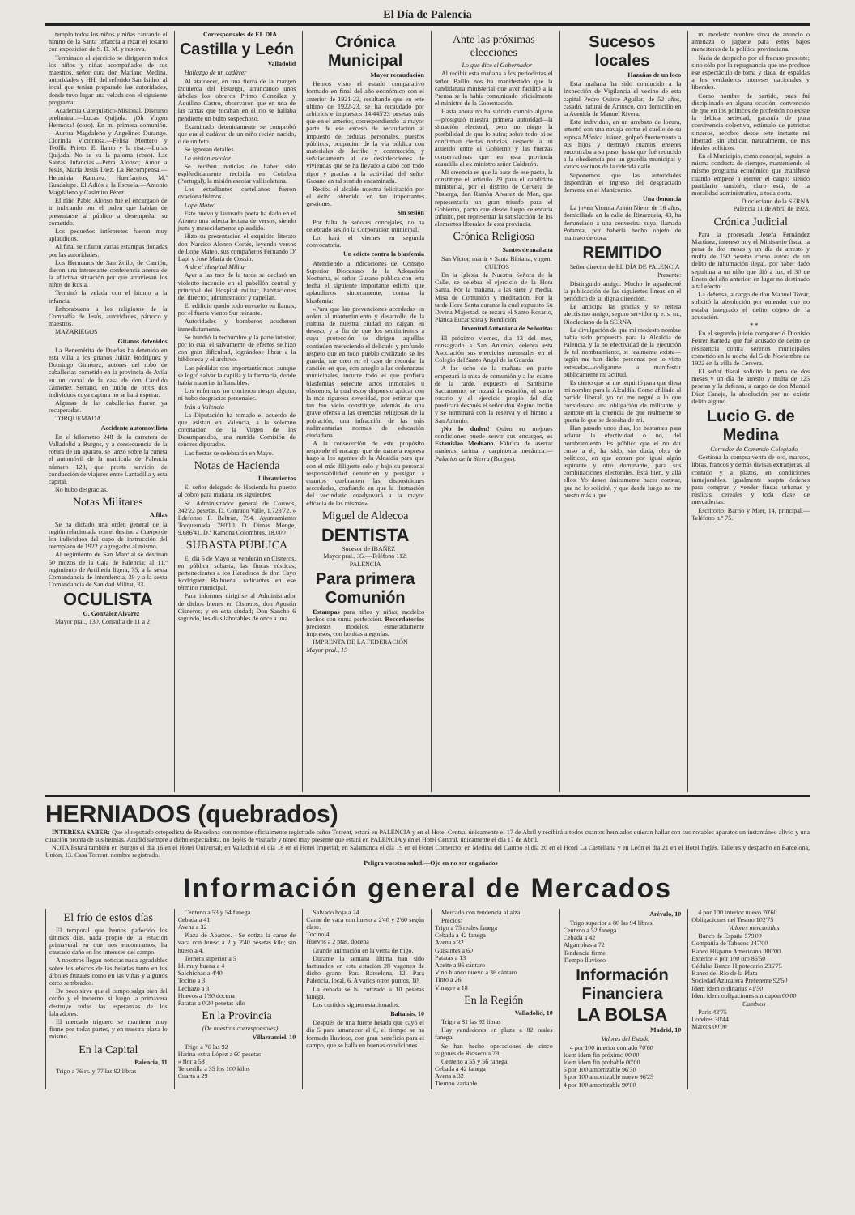El Día de Palencia
templo todos los niños y niñas cantando el himno de la Santa Infancia a rezar el rosario con exposición de S. D. M. y reserva.
Terminado el ejercicio se dirigieron todos los niños y niñas acompañados de sus maestros, señor cura don Mariano Medina, autoridades y HH. del referido San Isidro, al local que tenían preparado las autoridades, donde tuvo lugar una velada con el siguiente programa:
Academia Catequístico-Misional. Discurso preliminar.—Lucas Quijada. ¡Oh Virgen Hermosa! (coro). En mi primera comunión.—Aurora Magdaleno y Angelines Durango. Clorinda Victoriosa.—Felisa Montero y Teófila Prieto. El llanto y la risa.—Lucas Quijada. No se va la paloma (coro). Las Santas Infancias.—Petra Alonso; Amor a Jesús, María Jesús Diez. La Recompensa.—Herminia Ramírez. Huerfanitos, M.ª Guadalupe. El Adiós a la Escuela.—Antonio Magdaleno y Casimiro Pérez.
El niño Pablo Alonso fué el encargado de ir indicando por el orden que habían de presentarse al público a desempeñar su cometido.
Los pequeños intérpretes fueron muy aplaudidos.
Al final se rifaron varias estampas donadas por las autoridades.
Los Hermanos de San Zoilo, de Carrión, dieron una interesante conferencia acerca de la aflictiva situación por que atraviesan los niños de Rusia.
Terminó la velada con el himno a la infancia.
Enhorabuena a los religiosos de la Compañía de Jesús, autoridades, párroco y maestros.
MAZARIEGOS
Gitanos detenidos
La Benemérita de Dueñas ha detenido en esta villa a los gitanos Julián Rodríguez y Domingo Giménez, autores del robo de caballerías cometido en la provincia de Avila en un corral de la casa de don Cándido Giménez Serrano, en unión de otros dos individuos cuya captura no se hará esperar.
Algunas de las caballerías fueron ya recuperadas.
TORQUEMADA
Accidente automovilista
En el kilómetro 248 de la carretera de Valladolid a Burgos, y a consecuencia de la rotura de un aparato, se lanzó sobre la cuneta el automóvil de la matrícula de Palencia número 128, que presta servicio de conducción de viajeros entre Lantadilla y esta capital.
No hubo desgracias.
Notas Militares
A filas
Se ha dictado una orden general de la región relacionada con el destino a Cuerpo de los individuos del cupo de instrucción del reemplazo de 1922 y agregados al mismo.
Al regimiento de San Marcial se destinan 50 mozos de la Caja de Palencia; al 11.º regimiento de Artillería ligera, 75; a la sexta Comandancia de Intendencia, 39 y a la sexta Comandancia de Sanidad Militar, 33.
OCULISTA
G. González Alvarez
Mayor pral., 130. Consulta de 11 a 2
Corresponsales de EL DIA
Castilla y León
Valladolid
Hallazgo de un cadáver
Al atardecer, en una tierra de la margen izquierda del Pisuerga, arrancando unos árboles los obreros Primo González y Aquilino Castro, observaron que en una de las ramas que tocaban en el río se hallaba pendiente un bulto sospechoso.
Examinado detenidamente se comprobó que era el cadáver de un niño recién nacido, o de un feto.
Se ignoran detalles.
La misión escolar
Se reciben noticias de haber sido espléndidamente recibida en Coimbra (Portugal), la misión escolar vallisoletana.
Los estudiantes castellanos fueron ovacionadísimos.
Lope Mateo
Este nuevo y laureado poeta ha dado en el Ateneo una selecta lectura de versos, siendo justa y merecidamente aplaudido.
Hizo su presentación el exquisito literato don Narciso Alonso Cortés, leyendo versos de Lope Mateo, sus compañeros Fernando D' Lapi y José María de Cossío.
Arde el Hospital Militar
Ayer a las tres de la tarde se declaró un violento incendio en el pabellón central y principal del Hospital militar, habitaciones del director, administrador y capellán.
El edificio quedó todo envuelto en llamas, por el fuerte viento Sur reinante.
Autoridades y bomberos acudieron inmediatamente.
Se hundió la techumbre y la parte interior, por lo cual el salvamento de efectos se hizo con gran dificultad, lográndose librar a la biblioteca y el archivo.
Las pérdidas son importantísimas, aunque se logró salvar la capilla y la farmacia, donde había materias inflamables.
Los enfermos no corrieron riesgo alguno, ni hubo desgracias personales.
Irán a Valencia
La Diputación ha tomado el acuerdo de que asistan en Valencia, a la solemne coronación de la Virgen de los Desamparados, una nutrida Comisión de señores diputados.
Las fiestas se celebrarán en Mayo.
Notas de Hacienda
Libramientos
El señor delegado de Hacienda ha puesto al cobro para mañana los siguientes:
Sr. Administrador general de Correos, 342'22 pesetas. D. Conrado Valle, 1.723'72. » Ildefonso F. Beltrán, 794. Ayuntamiento Torquemada, 780'10. D. Dimas Monge, 9.686'41. D.ª Ramona Colombres, 18.000
SUBASTA PÚBLICA
El día 6 de Mayo se venderán en Cisneros, en pública subasta, las fincas rústicas, pertenecientes a los Herederos de don Cayo Rodríguez Balbuena, radicantes en ese término municipal.
Para informes dirigirse al Administrador de dichos bienes en Cisneros, don Agustín Cisneros; y en esta ciudad; Don Sancho 6 segundo, los días laborables de once a una.
Crónica Municipal
Mayor recaudación
Hemos visto el estado comparativo formado en final del año económico con el anterior de 1921-22, resultando que en este último de 1922-23, se ha recaudado por arbitrios e impuestos 14.445'23 pesetas más que en el anterior, correspondiendo la mayor parte de ese exceso de recaudación al impuesto de cédulas personales, puestos públicos, ocupación de la vía pública con materiales de derribo y contrucción, y señaladamente al de desinfecciones de viviendas que se ha llevado a cabo con todo rigor y gracias a la actividad del señor Gusano en tal sentido encaminada.
Reciba el alcalde nuestra felicitación por el éxito obtenido en tan importantes gestiones.
Sin sesión
Por falta de señores concejales, no ha celebrado sesión la Corporación municipal.
Lo hará el viernes en segunda convocatoria.
Un edicto contra la blasfemia
Atendiendo a indicaciones del Consejo Superior Diocesano de la Adoración Nocturna, el señor Gusano publica con esta fecha el siguiente importante edicto, que aplaudimos sinceramente, contra la blasfemia:
«Para que las prevenciones acordadas en orden al mantenimiento y desarrollo de la cultura de nuestra ciudad no caigan en desuso, y a fin de que los sentimientos a cuya protección se dirigen aquéllas continúen mereciendo el delicado y profundo respeto que en todo pueblo civilizado se les guarda, me creo en el caso de recordar la sanción en que, con arreglo a las ordenanzas municipales, incurre todo el que profiera blasfemias oejecute actos inmorales u obscenos, la cual estoy dispuesto aplicar con la más rigurosa severidad, por estimar que tan feo vicio constituye, además de una grave ofensa a las creencias religiosas de la población, una infracción de las más rudimentarias normas de educación ciudadana.
A la consecución de este propósito responde el encargo que de manera expresa hago a los agentes de la Alcaldía para que con el más diligente celo y bajo su personal responsabilidad denuncien y persigan a cuantos quebranten las disposiciones recordadas, confiando en que la ilustración del vecindario coadyuvará a la mayor eficacia de las mismas».
Miguel de Aldecoa
DENTISTA
Sucesor de IBAÑEZ
Mayor pral., 35.—Teléfono 112.
PALENCIA
Para primera Comunión
Estampas para niños y niñas; modelos hechos con suma perfección. Recordatorios preciosos modelos, esmeradamente impresos, con bonitas alegorías.
IMPRENTA DE LA FEDERACIÓN
Mayor pral., 15
Ante las próximas elecciones
Lo que dice el Gobernador
Al recibir esta mañana a los periodistas el señor Baillo nos ha manifestado que la candidatura ministerial que ayer facilitó a la Prensa se la había comunicado oficialmente el ministro de la Gobernación.
Hasta ahora no ha sufrido cambio alguno—prosiguió nuestra primera autoridad—la situación electoral, pero no niego la posibilidad de que lo sufra; sobre todo, si se confirman ciertas noticias, respecto a un acuerdo entre el Gobierno y las fuerzas conservadoras que en esta provincia acaudilla el ex ministro señor Calderón.
Mi creencia es que la base de ese pacto, la constituye el artículo 29 para el candidato ministerial, por el distrito de Cervera de Pisuerga, don Ramón Alvarez de Mon, que representaría un gran triunfo para el Gobierno, pacto que desde luego celebraría infinito, por representar la satisfacción de los elementos liberales de esta provincia.
Crónica Religiosa
Santos de mañana
San Víctor, mártir y Santa Bibiana, virgen.
CULTOS
En la Iglesia de Nuestra Señora de la Calle, se celebra el ejercicio de la Hora Santa. Por la mañana, a las siete y media, Misa de Comunión y meditación. Por la tarde Hora Santa durante la cual expuesto Su Divina Majestad, se rezará el Santo Rosario, Plática Eucarística y Bendición.
Juventud Antoniana de Señoritas
El próximo viernes, día 13 del mes, consagrado a San Antonio, celebra esta Asociación sus ejercicios mensuales en el Colegio del Santo Angel de la Guarda.
A las ocho de la mañana en punto empezará la misa de comunión y a las cuatro de la tarde, expuesto el Santísimo Sacramento, se rezará la estación, el santo rosario y el ejercicio propio del día; predicará después el señor don Regino Inclán y se terminará con la reserva y el himno a San Antonio.
¡No lo duden! Quien en mejores condiciones puede servir sus encargos, es Estanislao Medrano. Fábrica de aserrar maderas, tarima y carpintería mecánica.—Palacios de la Sierra (Burgos).
Sucesos locales
Hazañas de un loco
Esta mañana ha sido conducido a la Inspección de Vigilancia el vecino de esta capital Pedro Quirce Aguilar, de 52 años, casado, natural de Amusco, con domicilio en la Avenida de Manuel Rivera.
Este individuo, en un arrebato de locura, intentó con una navaja cortar el cuello de su esposa Mónica Juárez, golpeó fuertemente a sus hijos y destruyó cuantos enseres encontraba a su paso, hasta que fué reducido a la obediencia por un guardia municipal y varios vecinos de la referida calle.
Suponemos que las autoridades dispondrán el ingreso del desgraciado demente en el Manicomio.
Una denuncia
La joven Vicenta Antón Nieto, de 16 años, domiciliada en la calle de Rizarzuela, 43, ha denunciado a una convecina suya, llamada Potamia, por haberla hecho objeto de maltrato de obra.
REMITIDO
Señor director de EL DÍA DE PALENCIA
Presente:
Distinguido amigo: Mucho le agradeceré la publicación de las siguientes líneas en el periódico de su digna dirección.
Le anticipa las gracias y se reitera afectísimo amigo, seguro servidor q. e. s. m., Diocleciano de la SERNA
La divulgación de que mi modesto nombre había sido propuesto para la Alcaldía de Palencia, y la no efectividad de la ejecución de tal nombramiento, si realmente existe—según me han dicho personas por lo visto enteradas—oblíganme a manifestar públicamente mi actitud.
Es cierto que se me requirió para que diera mi nombre para la Alcaldía. Como afiliado al partido liberal, yo no me negué a lo que consideraba una obligación de militante, y siempre en la creencia de que realmente se quería lo que se deseaba de mí.
Han pasado unos días, los bastantes para aclarar la efectividad o no, del nombramiento. Es público que el no dar curso a él, ha sido, sin duda, obra de políticos, en que entran por igual algún aspirante y otro dominante, para sus combinaciones electorales. Está bien, y allá ellos. Yo deseo únicamente hacer constar, que no lo solicité, y que desde luego no me presto más a que
mi modesto nombre sirva de anuncio o amenaza o juguete para estos bajos menesteres de la política provinciana.
Nada de despecho por el fracaso presente; sino sólo por la repugnancia que me produce ese espectáculo de toma y daca, de espaldas a los verdaderos intereses nacionales y liberales.
Como hombre de partido, pues fuí disciplinado en alguna ocasión, convencido de que en los políticos de profesión no existe la debida seriedad, garantía de pura convivencia colectiva, estímulo de patriotas sinceros, recobro desde este instante mi libertad, sin abdicar, naturalmente, de mis ideales políticos.
En el Municipio, como concejal, seguiré la misma conducta de siempre, manteniendo el mismo programa económico que manifesté cuando empecé a ejercer el cargo; siendo partidario también, claro está, de la moralidad administrativa, a toda costa.
Diocleciano de la SERNA
Palencia 11 de Abril de 1923.
Crónica Judicial
Para la procesada Josefa Fernández Martínez, interesó hoy el Ministerio fiscal la pena de dos meses y un día de arresto y multa de 150 pesetas como autora de un delito de inhumación ilegal, por haber dado sepultura a un niño que dió a luz, el 30 de Enero del año anterior, en lugar no destinado a tal efecto.
La defensa, a cargo de don Manuel Tovar, solicitó la absolución por entender que no estaba integrado el delito objeto de la acusación.
* *
En el segundo juicio compareció Dionisio Ferrer Barreda que fué acusado de delito de resistencia contra serenos municipales cometido en la noche del 5 de Noviembre de 1922 en la villa de Cervera.
El señor fiscal solicitó la pena de dos meses y un día de arresto y multa de 125 pesetas y la defensa, a cargo de don Manuel Díaz Caneja, la absolución por no existir delito alguno.
Lucio G. de Medina
Corredor de Comercio Colegiado
Gestiona la compra-venta de oro, marcos, libras, francos y demás divisas extranjeras, al contado y a plazos, en condiciones inmejorables. Igualmente acepta órdenes para comprar y vender fincas urbanas y rústicas, cereales y toda clase de mercaderías.
Escritorio: Barrio y Mier, 14, principal.—Teléfono n.º 75.
HERNIADOS (quebrados)
INTERESA SABER: Que el reputado ortopedista de Barcelona con nombre oficialmente registrado señor Torrent, estará en PALENCIA y en el Hotel Central únicamente el 17 de Abril y recibirá a todos cuantos herniados quieran hallar con sus notables aparatos un instantáneo alivio y una curación pronta de sus hernias. Acudid siempre a dicho especialista, no dejéis de visitarle y tened muy presente que estará en PALENCIA y en el Hotel Central, únicamente el día 17 de Abril.
NOTA Estará también en Burgos el día 16 en el Hotel Universal; en Valladolid el día 18 en el Hotel Imperial; en Salamanca el día 19 en el Hotel Comercio; en Medina del Campo el día 20 en el Hotel La Castellana y en León el día 21 en el Hotel Inglés. Talleres y despacho en Barcelona, Unión, 13. Casa Torrent, nombre registrado.
Peligra vuestra salud.—Ojo en no ser engañados
Información general de Mercados
El frío de estos días
El temporal que hemos padecido los últimos días, nada propio de la estación primaveral en que nos encontramos, ha causado daño en los intereses del campo.
A nosotros llegan noticias nada agradables sobre los efectos de las heladas tanto en los árboles frutales como en las viñas y algunos otros sembrados.
De poco sirve que el campo salga bien del otoño y el invierno, si luego la primavera destruye todas las esperanzas de los labradores.
El mercado triguero se mantiene muy firme por todas partes, y en nuestra plaza lo mismo.
En la Capital
Palencia, 11
Trigo a 76 rs. y 77 las 92 libras
Centeno a 53 y 54 fanega
Cebada a 41
Avena a 32
Plaza de Abastos.—Se cotiza la carne de vaca con hueso a 2 y 2'40 pesetas kilo; sin hueso a 4.
Ternera superior a 5
Id. muy buena a 4
Salchichas a 4'40
Tocino a 3
Lechazo a 3
Huevos a 1'90 docena
Patatas a 0'20 pesetas kilo
En la Provincia
(De nuestros corresponsales)
Villarramiel, 10
Trigo a 76 las 92
Harina extra López a 60 pesetas
» flor a 58
Tercerilla a 35 los 100 kilos
Cuarta a 29
Salvado hoja a 24
Carne de vaca con hueso a 2'40 y 2'60 según clase.
Tocino 4
Huevos a 2 ptas. docena
Grande animación en la venta de trigo.
Durante la semana última han sido facturados en esta estación 28 vagones de dicho grano: Para Barcelona, 12. Para Palencia, local, 6. A varios otros puntos, 10.
La cebada se ha cotizado a 10 pesetas fanega.
Los curtidos siguen estacionados.
Baltanás, 10
Después de una fuerte helada que cayó el día 5 para amanecer el 6, el tiempo se ha formado lluvioso, con gran beneficio para el campo, que se halla en buenas condiciones.
Mercado con tendencia al alza.
Precios:
Trigo a 75 reales fanega
Cebada a 42 fanega
Avena a 32
Guisantes a 60
Patatas a 13
Aceite a 96 cántaro
Vino blanco nuevo a 36 cántaro
Tinto a 26
Vinagre a 18
En la Región
Valladolid, 10
Trigo a 81 las 92 libras
Hay vendedores en plaza a 82 reales fanega.
Se han hecho operaciones de cinco vagones de Rioseco a 79.
Centeno a 55 y 56 fanega
Cebada a 42 fanega
Avena a 32
Tiempo variable
Arévalo, 10
Trigo superior a 80 las 94 libras
Centeno a 52 fanega
Cebada a 42
Algarrobas a 72
Tendencia firme
Tiempo lluvioso
Información Financiera
LA BOLSA
Madrid, 10
Valores del Estado
4 por 100 interior contado 70'60
Idem idem fin próximo 00'00
Idem idem fin probable 00'00
5 por 100 amortizable 96'30
5 por 100 amortizable nuevo 96'25
4 por 100 amortizable 90'00
4 por 100 interior nuevo 70'60
Obligaciones del Tesoro 102'75
Valores mercantiles
Banco de España 579'00
Compañía de Tabacos 247'00
Banco Hispano Americano 000'00
Exterior 4 por 100 oro 86'50
Cédulas Banco Hipotecario 235'75
Banco del Río de la Plata
Sociedad Azucarera Preferente 92'50
Idem idem ordinarias 41'50
Idem idem obligaciones sin cupón 00'00
Cambios
París 43'75
Londres 30'44
Marcos 00'00